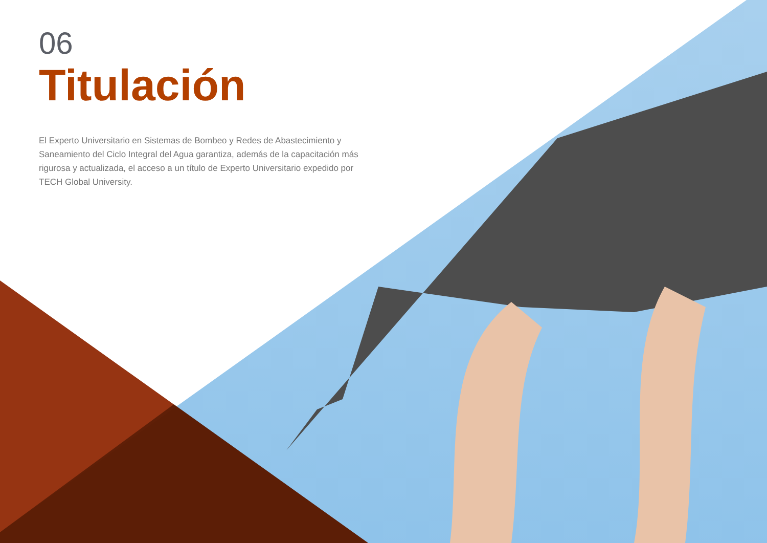06
Titulación
El Experto Universitario en Sistemas de Bombeo y Redes de Abastecimiento y Saneamiento del Ciclo Integral del Agua garantiza, además de la capacitación más rigurosa y actualizada, el acceso a un título de Experto Universitario expedido por TECH Global University.